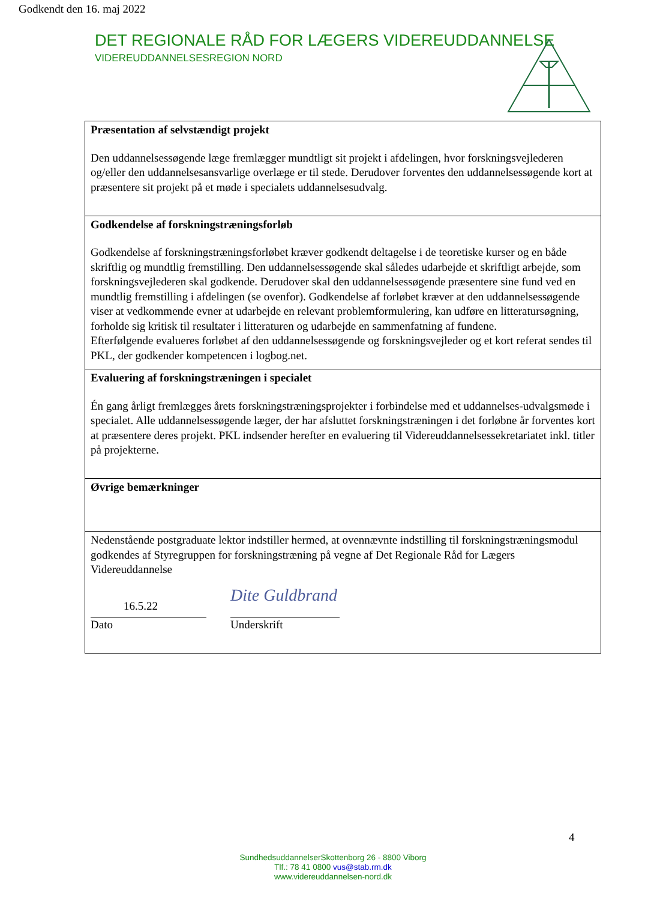Godkendt den 16. maj 2022
DET REGIONALE RÅD FOR LÆGERS VIDEREUDDANNELSE
VIDEREUDDANNELSESREGION NORD
| Præsentation af selvstændigt projekt Den uddannelsessøgende læge fremlægger mundtligt sit projekt i afdelingen, hvor forskningsvejlederen og/eller den uddannelsesansvarlige overlæge er til stede. Derudover forventes den uddannelsessøgende kort at præsentere sit projekt på et møde i specialets uddannelsesudvalg. |
| Godkendelse af forskningstræningsforløb Godkendelse af forskningstræningsforløbet kræver godkendt deltagelse i de teoretiske kurser og en både skriftlig og mundtlig fremstilling. Den uddannelsessøgende skal således udarbejde et skriftligt arbejde, som forskningsvejlederen skal godkende. Derudover skal den uddannelsessøgende præsentere sine fund ved en mundtlig fremstilling i afdelingen (se ovenfor). Godkendelse af forløbet kræver at den uddannelsessøgende viser at vedkommende evner at udarbejde en relevant problemformulering, kan udføre en litteratursøgning, forholde sig kritisk til resultater i litteraturen og udarbejde en sammenfatning af fundene. Efterfølgende evalueres forløbet af den uddannelsessøgende og forskningsvejleder og et kort referat sendes til PKL, der godkender kompetencen i logbog.net. |
| Evaluering af forskningstræningen i specialet Én gang årligt fremlægges årets forskningstræningsprojekter i forbindelse med et uddannelses-udvalgsmøde i specialet. Alle uddannelsessøgende læger, der har afsluttet forskningstræningen i det forløbne år forventes kort at præsentere deres projekt. PKL indsender herefter en evaluering til Videreuddannelsessekretariatet inkl. titler på projekterne. |
| Øvrige bemærkninger |
| Nedenstående postgraduate lektor indstiller hermed, at ovennævnte indstilling til forskningstræningsmodul godkendes af Styregruppen for forskningstræning på vegne af Det Regionale Råd for Lægers Videreuddannelse 16.5.22 Dato Dite Guldbrand Underskrift |
4
SundhedsuddannelserSkottenborg 26 - 8800 Viborg
Tlf.: 78 41 0800 vus@stab.rm.dk
www.videreuddannelsen-nord.dk